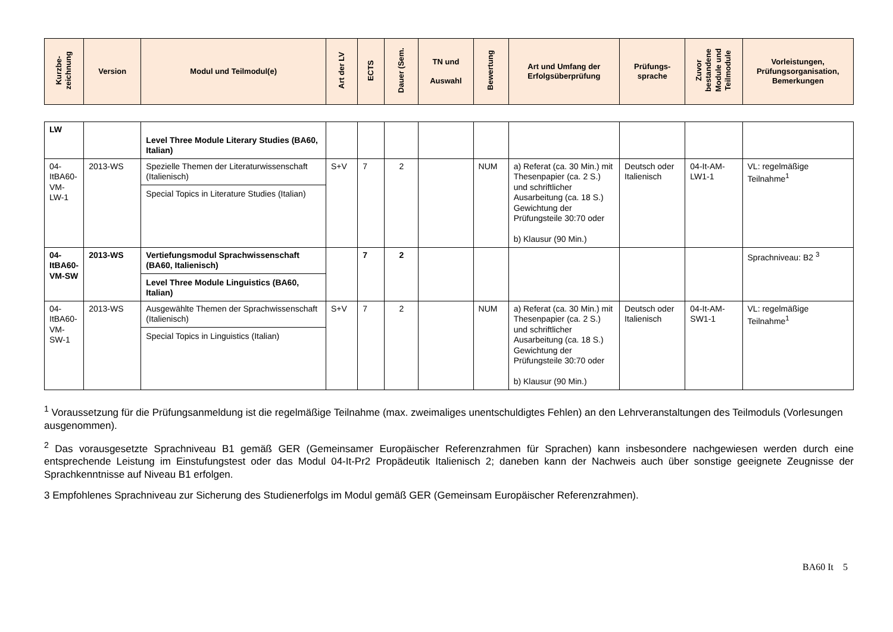| Kurzbe- zeichnung | Version | Modul und Teilmodul(e) | Art der LV | ECTS | Dauer (Sem. | TN und Auswahl | Bewertung | Art und Umfang der Erfolgsüberprüfung | Prüfungs- sprache | Zuvor bestandene Module und Teilmodule | Vorleistungen, Prüfungsorganisation, Bemerkungen |
| --- | --- | --- | --- | --- | --- | --- | --- | --- | --- | --- | --- |
| LW | | Level Three Module Literary Studies (BA60, Italian) | | | | | | | | | |
| 04-ItBA60-VM-LW-1 | 2013-WS | Spezielle Themen der Literaturwissenschaft (Italienisch) Special Topics in Literature Studies (Italian) | S+V | 7 | 2 | | NUM | a) Referat (ca. 30 Min.) mit Thesenpapier (ca. 2 S.) und schriftlicher Ausarbeitung (ca. 18 S.) Gewichtung der Prüfungsteile 30:70 oder b) Klausur (90 Min.) | Deutsch oder Italienisch | 04-It-AM-LW1-1 | VL: regelmäßige Teilnahme<sup>1</sup> |
| 04-ItBA60-VM-SW | 2013-WS | Vertiefungsmodul Sprachwissenschaft (BA60, Italienisch) Level Three Module Linguistics (BA60, Italian) | | 7 | 2 | | | | | | Sprachniveau: B2 <sup>3</sup> |
| 04-ItBA60-VM-SW-1 | 2013-WS | Ausgewählte Themen der Sprachwissenschaft (Italienisch) Special Topics in Linguistics (Italian) | S+V | 7 | 2 | | NUM | a) Referat (ca. 30 Min.) mit Thesenpapier (ca. 2 S.) und schriftlicher Ausarbeitung (ca. 18 S.) Gewichtung der Prüfungsteile 30:70 oder b) Klausur (90 Min.) | Deutsch oder Italienisch | 04-It-AM-SW1-1 | VL: regelmäßige Teilnahme<sup>1</sup> |
<sup>1</sup> Voraussetzung für die Prüfungsanmeldung ist die regelmäßige Teilnahme (max. zweimaliges unentschuldigtes Fehlen) an den Lehrveranstaltungen des Teilmoduls (Vorlesungen ausgenommen).
<sup>2</sup> Das vorausgesetzte Sprachniveau B1 gemäß GER (Gemeinsamer Europäischer Referenzrahmen für Sprachen) kann insbesondere nachgewiesen werden durch eine entsprechende Leistung im Einstufungstest oder das Modul 04-It-Pr2 Propädeutik Italienisch 2; daneben kann der Nachweis auch über sonstige geeignete Zeugnisse der Sprachkenntnisse auf Niveau B1 erfolgen.
3 Empfohlenes Sprachniveau zur Sicherung des Studienerfolgs im Modul gemäß GER (Gemeinsam Europäischer Referenzrahmen).
BA60 It 5